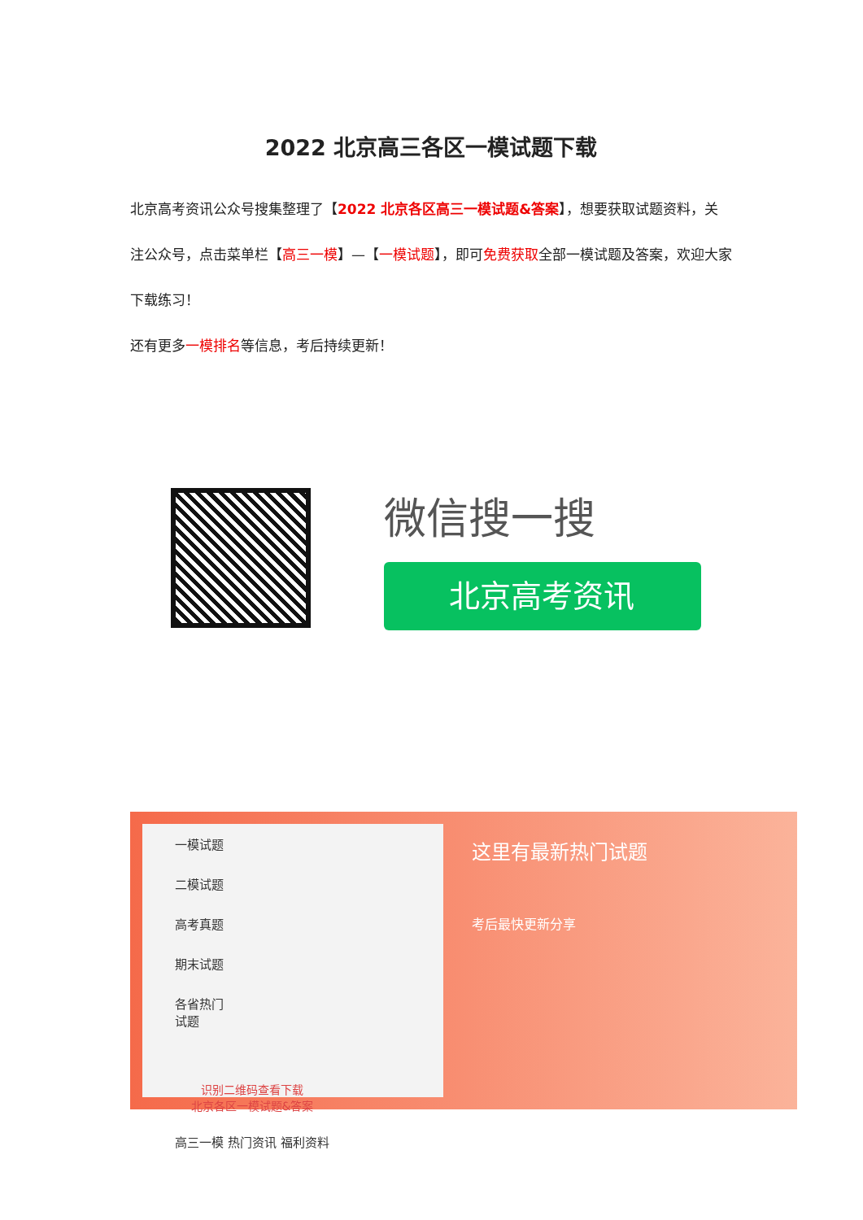2022 北京高三各区一模试题下载
北京高考资讯公众号搜集整理了【2022 北京各区高三一模试题&答案】，想要获取试题资料，关注公众号，点击菜单栏【高三一模】—【一模试题】，即可免费获取全部一模试题及答案，欢迎大家下载练习！
还有更多一模排名等信息，考后持续更新！
微信搜一搜
北京高考资讯
一模试题
二模试题
高考真题
期末试题
各省热门试题
识别二维码查看下载
北京各区一模试题&答案
高三一模 热门资讯 福利资料
这里有最新热门试题
考后最快更新分享